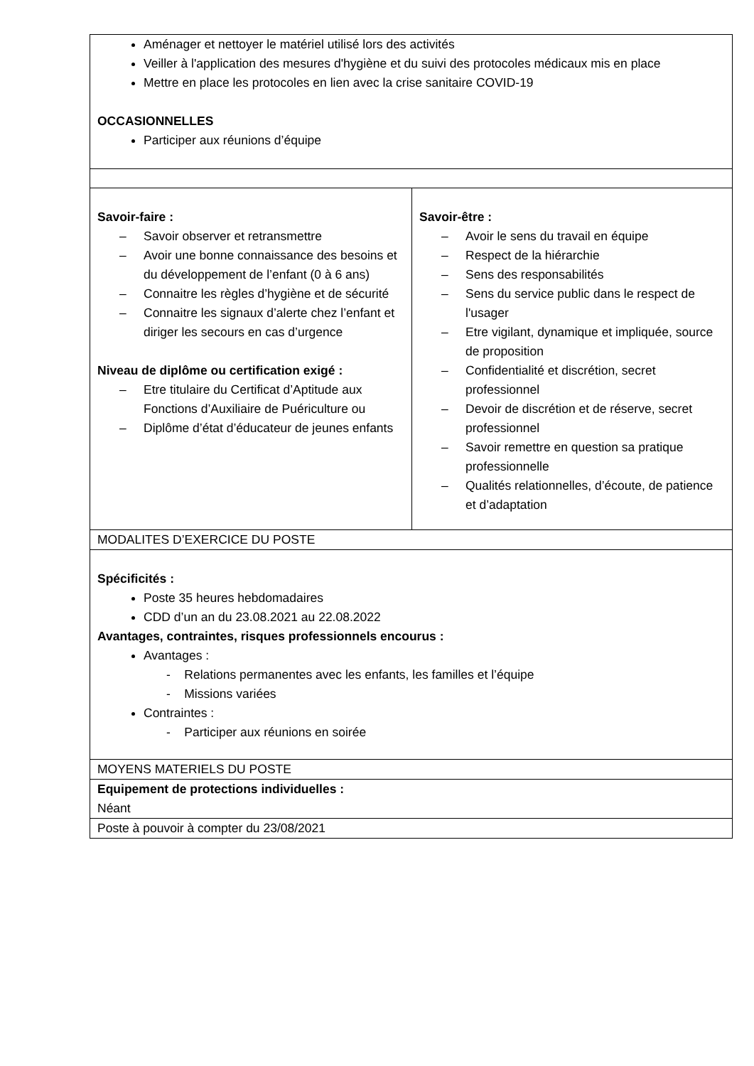| Aménager et nettoyer le matériel utilisé lors des activités Veiller à l'application des mesures d'hygiène et du suivi des protocoles médicaux mis en place Mettre en place les protocoles en lien avec la crise sanitaire COVID-19 OCCASIONNELLES Participer aux réunions d’équipe | |
| Savoir-faire : – Savoir observer et retransmettre – Avoir une bonne connaissance des besoins et du développement de l’enfant (0 à 6 ans) – Connaitre les règles d’hygiène et de sécurité – Connaitre les signaux d’alerte chez l’enfant et diriger les secours en cas d’urgence Niveau de diplôme ou certification exigé : – Etre titulaire du Certificat d’Aptitude aux Fonctions d’Auxiliaire de Puériculture ou – Diplôme d’état d’éducateur de jeunes enfants | Savoir-être : – Avoir le sens du travail en équipe – Respect de la hiérarchie – Sens des responsabilités – Sens du service public dans le respect de l'usager – Etre vigilant, dynamique et impliquée, source de proposition – Confidentialité et discrétion, secret professionnel – Devoir de discrétion et de réserve, secret professionnel – Savoir remettre en question sa pratique professionnelle – Qualités relationnelles, d’écoute, de patience et d’adaptation |
| MODALITES D’EXERCICE DU POSTE | |
| Spécificités : Poste 35 heures hebdomadaires CDD d’un an du 23.08.2021 au 22.08.2022 Avantages, contraintes, risques professionnels encourus : Avantages : - Relations permanentes avec les enfants, les familles et l’équipe - Missions variées Contraintes : - Participer aux réunions en soirée | |
| MOYENS MATERIELS DU POSTE | |
| Equipement de protections individuelles : Néant | |
| Poste à pouvoir à compter du 23/08/2021 | |